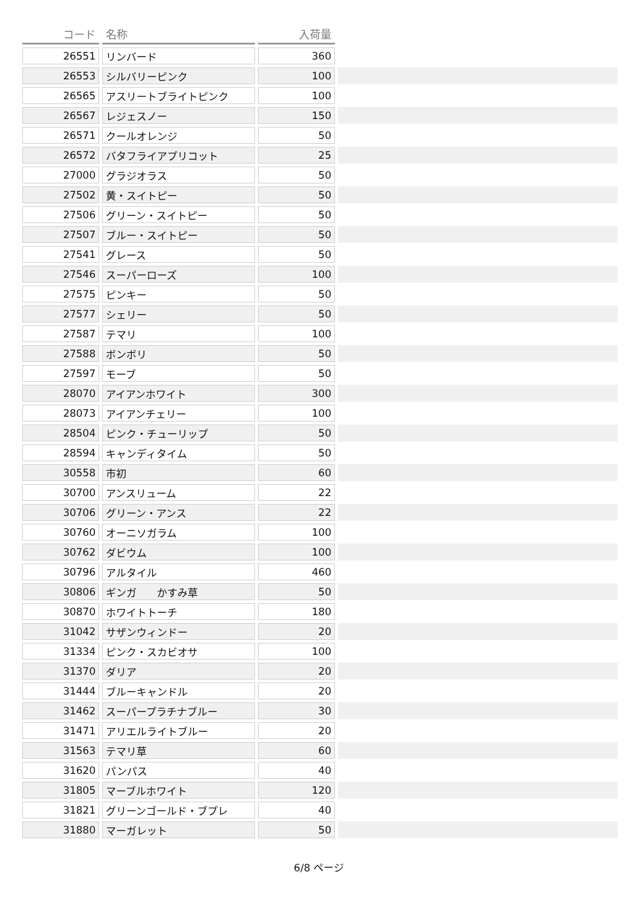| コード | 名称 | 入荷量 | |
| --- | --- | --- | --- |
| 26551 | リンバード | 360 | |
| 26553 | シルバリーピンク | 100 | |
| 26565 | アスリートブライトピンク | 100 | |
| 26567 | レジェスノー | 150 | |
| 26571 | クールオレンジ | 50 | |
| 26572 | バタフライアプリコット | 25 | |
| 27000 | グラジオラス | 50 | |
| 27502 | 黄・スイトピー | 50 | |
| 27506 | グリーン・スイトピー | 50 | |
| 27507 | ブルー・スイトピー | 50 | |
| 27541 | グレース | 50 | |
| 27546 | スーパーローズ | 100 | |
| 27575 | ピンキー | 50 | |
| 27577 | シェリー | 50 | |
| 27587 | テマリ | 100 | |
| 27588 | ボンボリ | 50 | |
| 27597 | モーブ | 50 | |
| 28070 | アイアンホワイト | 300 | |
| 28073 | アイアンチェリー | 100 | |
| 28504 | ピンク・チューリップ | 50 | |
| 28594 | キャンディタイム | 50 | |
| 30558 | 市初 | 60 | |
| 30700 | アンスリューム | 22 | |
| 30706 | グリーン・アンス | 22 | |
| 30760 | オーニソガラム | 100 | |
| 30762 | ダビウム | 100 | |
| 30796 | アルタイル | 460 | |
| 30806 | ギンガ かすみ草 | 50 | |
| 30870 | ホワイトトーチ | 180 | |
| 31042 | サザンウィンドー | 20 | |
| 31334 | ピンク・スカビオサ | 100 | |
| 31370 | ダリア | 20 | |
| 31444 | ブルーキャンドル | 20 | |
| 31462 | スーパープラチナブルー | 30 | |
| 31471 | アリエルライトブルー | 20 | |
| 31563 | テマリ草 | 60 | |
| 31620 | パンパス | 40 | |
| 31805 | マーブルホワイト | 120 | |
| 31821 | グリーンゴールド・ブプレ | 40 | |
| 31880 | マーガレット | 50 | |
6/8 ページ